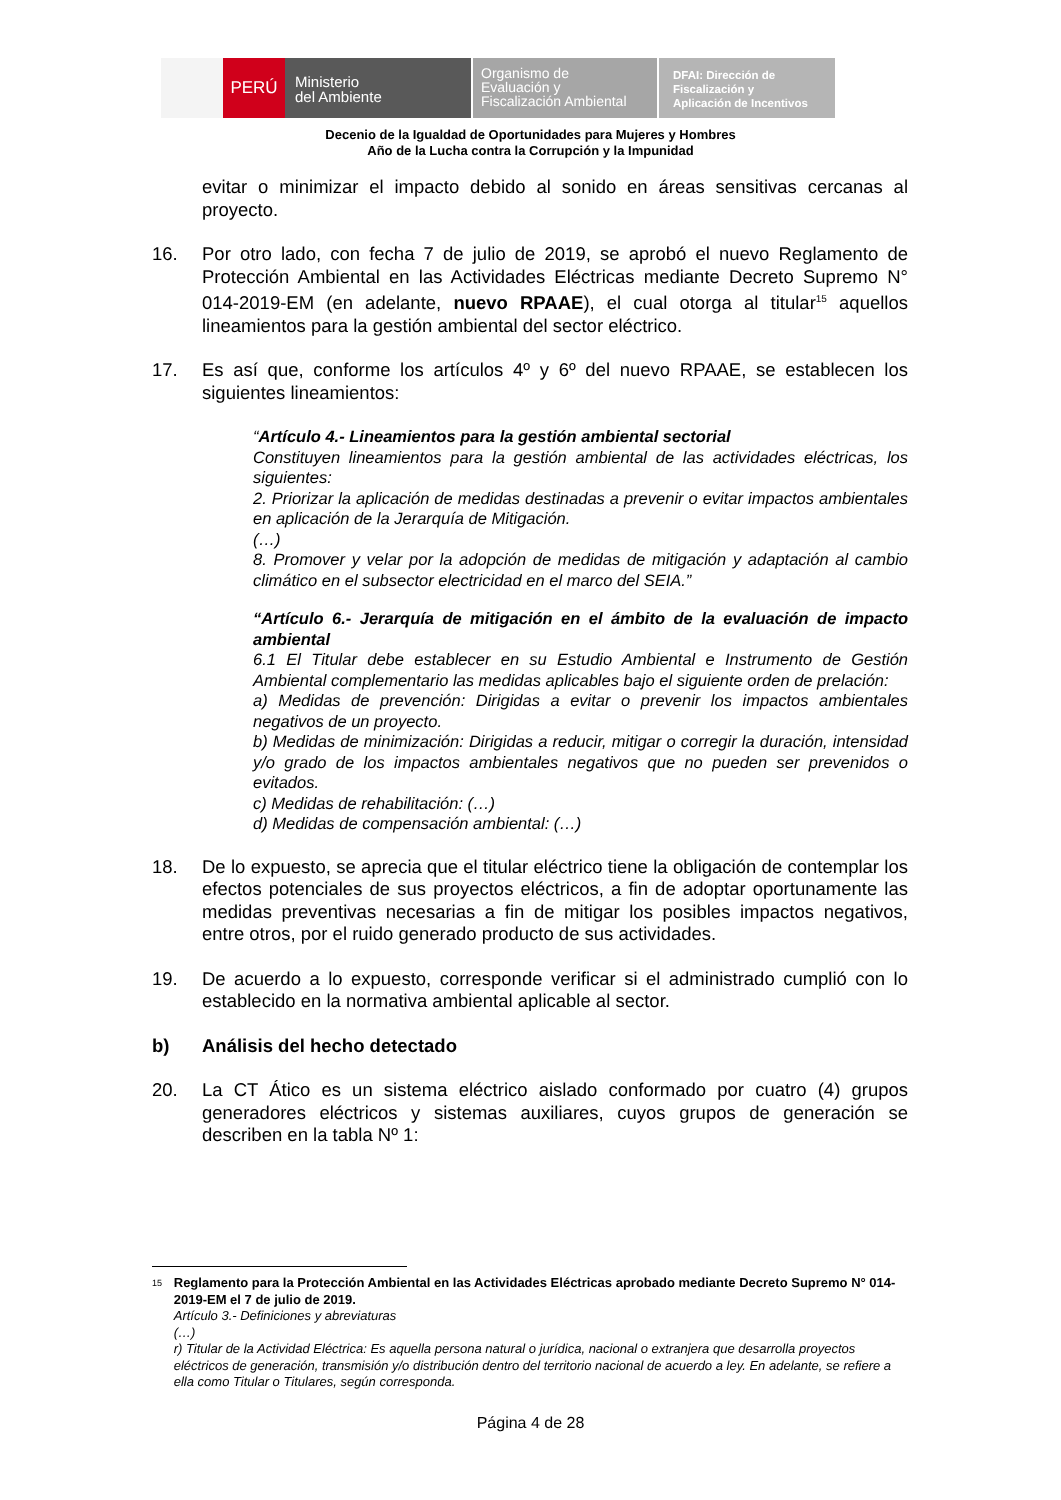PERÚ
Ministerio
del Ambiente
Organismo de
Evaluación y
Fiscalización Ambiental
DFAI: Dirección de
Fiscalización y
Aplicación de Incentivos
Decenio de la Igualdad de Oportunidades para Mujeres y Hombres
Año de la Lucha contra la Corrupción y la Impunidad
evitar o minimizar el impacto debido al sonido en áreas sensitivas cercanas al proyecto.
16. Por otro lado, con fecha 7 de julio de 2019, se aprobó el nuevo Reglamento de Protección Ambiental en las Actividades Eléctricas mediante Decreto Supremo N° 014-2019-EM (en adelante, nuevo RPAAE), el cual otorga al titular<sup>15</sup> aquellos lineamientos para la gestión ambiental del sector eléctrico.
17. Es así que, conforme los artículos 4º y 6º del nuevo RPAAE, se establecen los siguientes lineamientos:
“Artículo 4.- Lineamientos para la gestión ambiental sectorial
Constituyen lineamientos para la gestión ambiental de las actividades eléctricas, los siguientes:
2. Priorizar la aplicación de medidas destinadas a prevenir o evitar impactos ambientales en aplicación de la Jerarquía de Mitigación.
(…)
8. Promover y velar por la adopción de medidas de mitigación y adaptación al cambio climático en el subsector electricidad en el marco del SEIA.”
“Artículo 6.- Jerarquía de mitigación en el ámbito de la evaluación de impacto ambiental
6.1 El Titular debe establecer en su Estudio Ambiental e Instrumento de Gestión Ambiental complementario las medidas aplicables bajo el siguiente orden de prelación:
a) Medidas de prevención: Dirigidas a evitar o prevenir los impactos ambientales negativos de un proyecto.
b) Medidas de minimización: Dirigidas a reducir, mitigar o corregir la duración, intensidad y/o grado de los impactos ambientales negativos que no pueden ser prevenidos o evitados.
c) Medidas de rehabilitación: (…)
d) Medidas de compensación ambiental: (…)
18. De lo expuesto, se aprecia que el titular eléctrico tiene la obligación de contemplar los efectos potenciales de sus proyectos eléctricos, a fin de adoptar oportunamente las medidas preventivas necesarias a fin de mitigar los posibles impactos negativos, entre otros, por el ruido generado producto de sus actividades.
19. De acuerdo a lo expuesto, corresponde verificar si el administrado cumplió con lo establecido en la normativa ambiental aplicable al sector.
b) Análisis del hecho detectado
20. La CT Ático es un sistema eléctrico aislado conformado por cuatro (4) grupos generadores eléctricos y sistemas auxiliares, cuyos grupos de generación se describen en la tabla Nº 1:
15
Reglamento para la Protección Ambiental en las Actividades Eléctricas aprobado mediante Decreto Supremo N° 014-2019-EM el 7 de julio de 2019.
Artículo 3.- Definiciones y abreviaturas
(…)
r) Titular de la Actividad Eléctrica: Es aquella persona natural o jurídica, nacional o extranjera que desarrolla proyectos eléctricos de generación, transmisión y/o distribución dentro del territorio nacional de acuerdo a ley. En adelante, se refiere a ella como Titular o Titulares, según corresponda.
Página 4 de 28